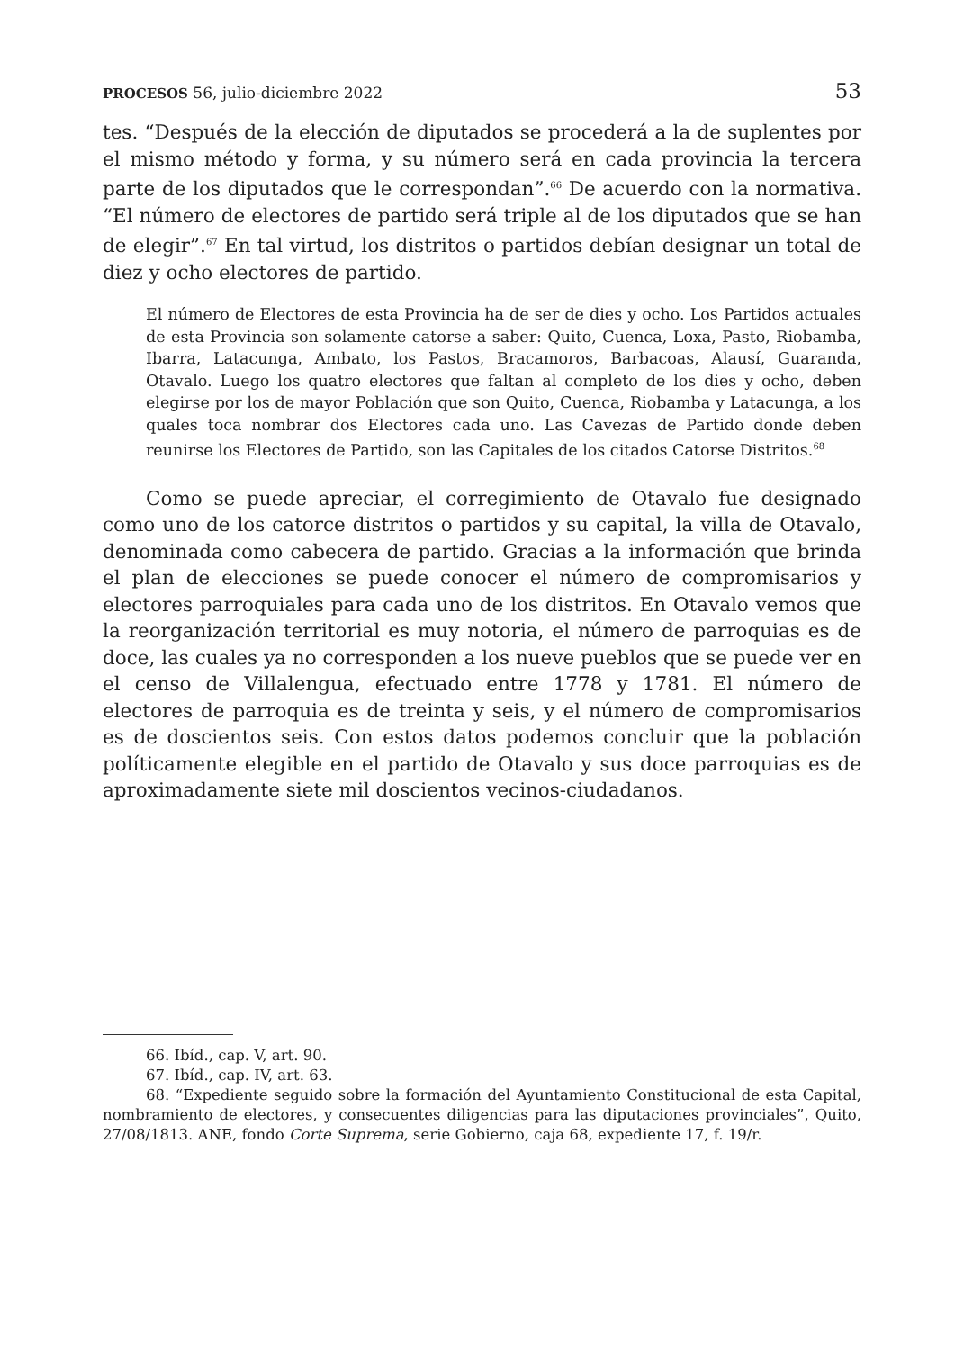PROCESOS 56, julio-diciembre 2022 53
tes. “Después de la elección de diputados se procederá a la de suplentes por el mismo método y forma, y su número será en cada provincia la tercera parte de los diputados que le correspondan”.<sup>66</sup> De acuerdo con la normativa. “El número de electores de partido será triple al de los diputados que se han de elegir”.<sup>67</sup> En tal virtud, los distritos o partidos debían designar un total de diez y ocho electores de partido.
El número de Electores de esta Provincia ha de ser de dies y ocho. Los Partidos actuales de esta Provincia son solamente catorse a saber: Quito, Cuenca, Loxa, Pasto, Riobamba, Ibarra, Latacunga, Ambato, los Pastos, Bracamoros, Barbacoas, Alausí, Guaranda, Otavalo. Luego los quatro electores que faltan al completo de los dies y ocho, deben elegirse por los de mayor Población que son Quito, Cuenca, Riobamba y Latacunga, a los quales toca nombrar dos Electores cada uno. Las Cavezas de Partido donde deben reunirse los Electores de Partido, son las Capitales de los citados Catorse Distritos.<sup>68</sup>
Como se puede apreciar, el corregimiento de Otavalo fue designado como uno de los catorce distritos o partidos y su capital, la villa de Otavalo, denominada como cabecera de partido. Gracias a la información que brinda el plan de elecciones se puede conocer el número de compromisarios y electores parroquiales para cada uno de los distritos. En Otavalo vemos que la reorganización territorial es muy notoria, el número de parroquias es de doce, las cuales ya no corresponden a los nueve pueblos que se puede ver en el censo de Villalengua, efectuado entre 1778 y 1781. El número de electores de parroquia es de treinta y seis, y el número de compromisarios es de doscientos seis. Con estos datos podemos concluir que la población políticamente elegible en el partido de Otavalo y sus doce parroquias es de aproximadamente siete mil doscientos vecinos-ciudadanos.
66. Ibíd., cap. V, art. 90.
67. Ibíd., cap. IV, art. 63.
68. “Expediente seguido sobre la formación del Ayuntamiento Constitucional de esta Capital, nombramiento de electores, y consecuentes diligencias para las diputaciones provinciales”, Quito, 27/08/1813. ANE, fondo Corte Suprema, serie Gobierno, caja 68, expediente 17, f. 19/r.